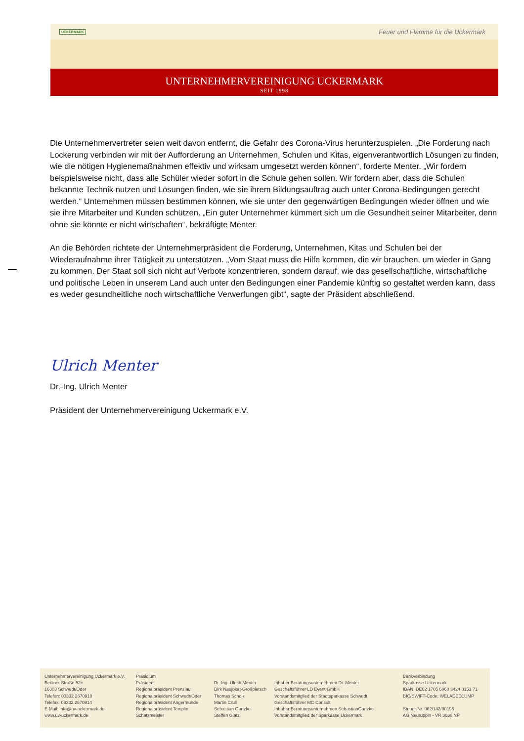UCKERMARK Feuer und Flamme für die Uckermark
UNTERNEHMERVEREINIGUNG UCKERMARK
SEIT 1998
Die Unternehmervertreter seien weit davon entfernt, die Gefahr des Corona-Virus herunterzuspielen. „Die Forderung nach Lockerung verbinden wir mit der Aufforderung an Unternehmen, Schulen und Kitas, eigenverantwortlich Lösungen zu finden, wie die nötigen Hygienemaßnahmen effektiv und wirksam umgesetzt werden können“, forderte Menter. „Wir fordern beispielsweise nicht, dass alle Schüler wieder sofort in die Schule gehen sollen. Wir fordern aber, dass die Schulen bekannte Technik nutzen und Lösungen finden, wie sie ihrem Bildungsauftrag auch unter Corona-Bedingungen gerecht werden.“ Unternehmen müssen bestimmen können, wie sie unter den gegenwärtigen Bedingungen wieder öffnen und wie sie ihre Mitarbeiter und Kunden schützen. „Ein guter Unternehmer kümmert sich um die Gesundheit seiner Mitarbeiter, denn ohne sie könnte er nicht wirtschaften“, bekräftigte Menter.
An die Behörden richtete der Unternehmerpräsident die Forderung, Unternehmen, Kitas und Schulen bei der Wiederaufnahme ihrer Tätigkeit zu unterstützen. „Vom Staat muss die Hilfe kommen, die wir brauchen, um wieder in Gang zu kommen. Der Staat soll sich nicht auf Verbote konzentrieren, sondern darauf, wie das gesellschaftliche, wirtschaftliche und politische Leben in unserem Land auch unter den Bedingungen einer Pandemie künftig so gestaltet werden kann, dass es weder gesundheitliche noch wirtschaftliche Verwerfungen gibt“, sagte der Präsident abschließend.
Ulrich Menter
Dr.-Ing. Ulrich Menter
Präsident der Unternehmervereinigung Uckermark e.V.
Unternehmervereinigung Uckermark e.V.
Berliner Straße 52e
16303 Schwedt/Oder
Telefon: 03332 2670910
Telefax: 03332 2670914
E-Mail: info@uv-uckermark.de
www.uv-uckermark.de
Präsidium
Präsident
Regionalpräsident Prenzlau
Regionalpräsident Schwedt/Oder
Regionalpräsident Angermünde
Regionalpräsident Templin
Schatzmeister
Dr.-Ing. Ulrich Menter
Dirk Naujokat-Großpietsch
Thomas Scholz
Martin Crull
Sebastian Gartzke
Steffen Glatz
Inhaber Beratungsunternehmen Dr. Menter
Geschäftsführer LD Event GmbH
Vorstandsmitglied der Stadtsparkasse Schwedt
Geschäftsführer MC Consult
Inhaber Beratungsunternehmen SebastianGartzke
Vorstandsmitglied der Sparkasse Uckermark
Bankverbindung
Sparkasse Uckermark
IBAN: DE02 1705 6060 3424 0151 71
BIC/SWIFT-Code: WELADED1UMP
Steuer-Nr. 062/142/00196
AG Neuruppin - VR 3036 NP